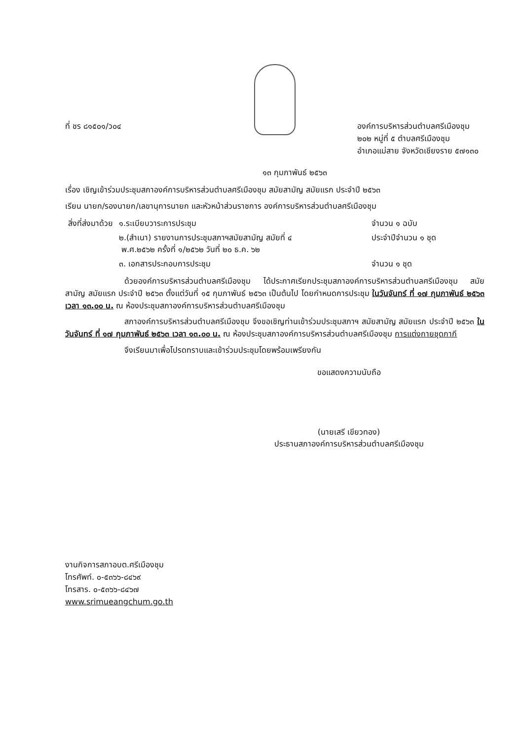ที่ ชร ๘๑๕๐๑/ว๐๔ องค์การบริหารส่วนตำบลศรีเมืองชุม
๒๐๒ หมู่ที่ ๕ ตำบลศรีเมืองชุม
อำเภอแม่สาย จังหวัดเชียงราย ๕๗๑๓๐
๑๓ กุมภาพันธ์ ๒๕๖๓
เรื่อง เชิญเข้าร่วมประชุมสภาองค์การบริหารส่วนตำบลศรีเมืองชุม สมัยสามัญ สมัยแรก ประจำปี ๒๕๖๓
เรียน นายก/รองนายก/เลขานุการนายก และหัวหน้าส่วนราชการ องค์การบริหารส่วนตำบลศรีเมืองชุม
| สิ่งที่ส่งมาด้วย | ๑.ระเบียบวาระการประชุม | จำนวน ๑ ฉบับ |
| | ๒.(สำเนา) รายงานการประชุมสภาฯสมัยสามัญ สมัยที่ ๔ พ.ศ.๒๕๖๒ ครั้งที่ ๑/๒๕๖๒ วันที่ ๒๐ ธ.ค. ๖๒ | ประจำปีจำนวน ๑ ชุด |
| | ๓. เอกสารประกอบการประชุม | จำนวน ๑ ชุด |
ด้วยองค์การบริหารส่วนตำบลศรีเมืองชุม ได้ประกาศเรียกประชุมสภาองค์การบริหารส่วนตำบลศรีเมืองชุม สมัยสามัญ สมัยแรก ประจำปี ๒๕๖๓ ตั้งแต่วันที่ ๑๕ กุมภาพันธ์ ๒๕๖๓ เป็นต้นไป โดยกำหนดการประชุม ในวันจันทร์ ที่ ๑๗ กุมภาพันธ์ ๒๕๖๓ เวลา ๑๓.๐๐ น. ณ ห้องประชุมสภาองค์การบริหารส่วนตำบลศรีเมืองชุม
สภาองค์การบริหารส่วนตำบลศรีเมืองชุม จึงขอเชิญท่านเข้าร่วมประชุมสภาฯ สมัยสามัญ สมัยแรก ประจำปี ๒๕๖๓ ในวันจันทร์ ที่ ๑๗ กุมภาพันธ์ ๒๕๖๓ เวลา ๑๓.๐๐ น. ณ ห้องประชุมสภาองค์การบริหารส่วนตำบลศรีเมืองชุม การแต่งกายชุดกากี
จึงเรียนมาเพื่อโปรดทราบและเข้าร่วมประชุมโดยพร้อมเพรียงกัน
ขอแสดงความนับถือ
(นายเสรี เขียวทอง)
ประธานสภาองค์การบริหารส่วนตำบลศรีเมืองชุม
งานกิจการสภาอบต.ศรีเมืองชุม
โทรศัพท์. ๐-๕๓๖๖-๘๔๖๙
โทรสาร. ๐-๕๓๖๖-๘๔๖๗
www.srimueangchum.go.th